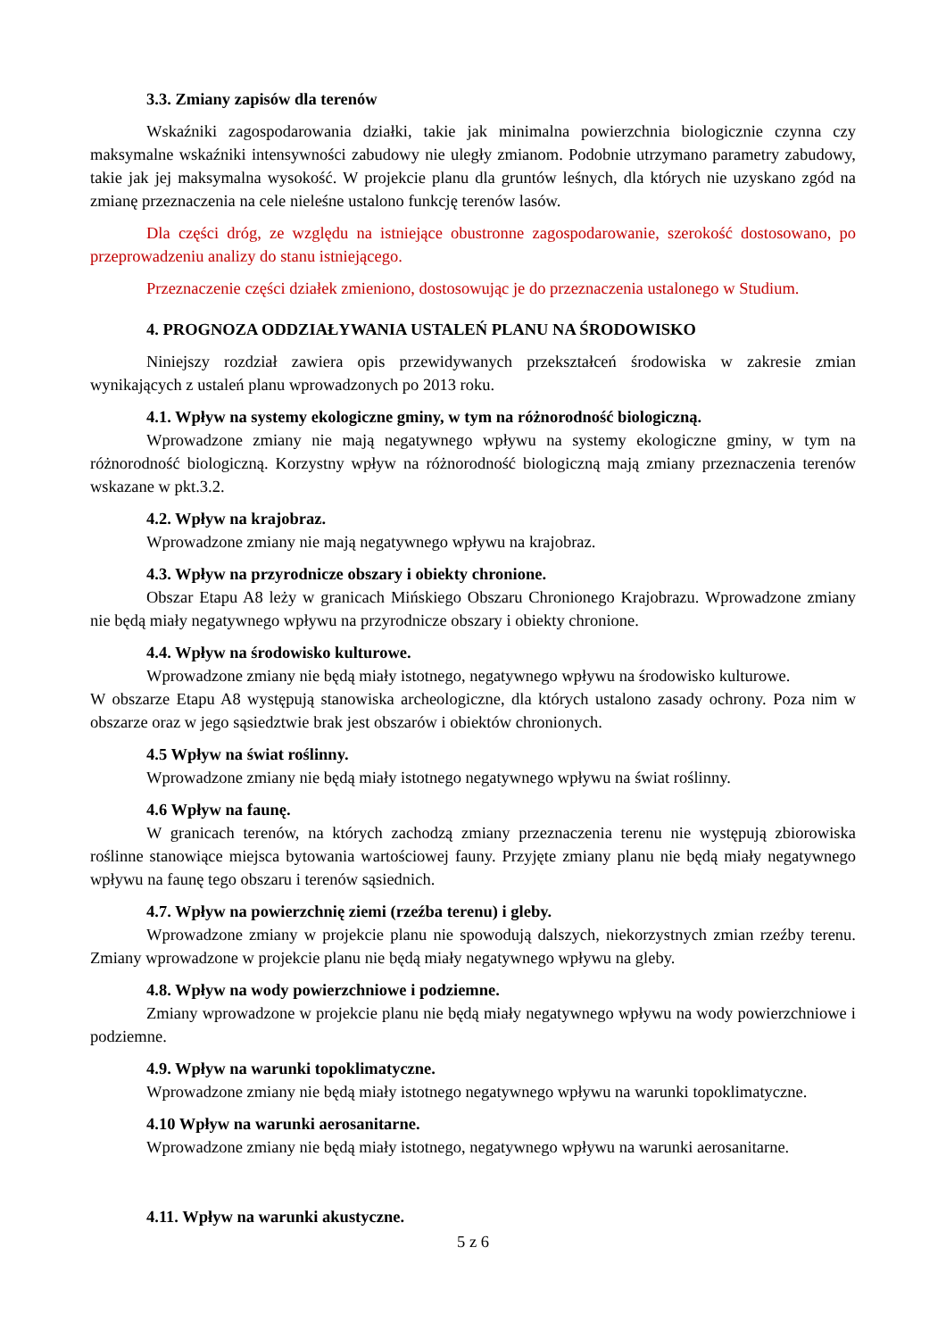3.3. Zmiany zapisów dla terenów
Wskaźniki zagospodarowania działki, takie jak minimalna powierzchnia biologicznie czynna czy maksymalne wskaźniki intensywności zabudowy nie uległy zmianom. Podobnie utrzymano parametry zabudowy, takie jak jej maksymalna wysokość. W projekcie planu dla gruntów leśnych, dla których nie uzyskano zgód na zmianę przeznaczenia na cele nieleśne ustalono funkcję terenów lasów.
Dla części dróg, ze względu na istniejące obustronne zagospodarowanie, szerokość dostosowano, po przeprowadzeniu analizy do stanu istniejącego.
Przeznaczenie części działek zmieniono, dostosowując je do przeznaczenia ustalonego w Studium.
4. PROGNOZA ODDZIAŁYWANIA USTALEŃ PLANU NA ŚRODOWISKO
Niniejszy rozdział zawiera opis przewidywanych przekształceń środowiska w zakresie zmian wynikających z ustaleń planu wprowadzonych po 2013 roku.
4.1. Wpływ na systemy ekologiczne gminy, w tym na różnorodność biologiczną.
Wprowadzone zmiany nie mają negatywnego wpływu na systemy ekologiczne gminy, w tym na różnorodność biologiczną. Korzystny wpływ na różnorodność biologiczną mają zmiany przeznaczenia terenów wskazane w pkt.3.2.
4.2. Wpływ na krajobraz.
Wprowadzone zmiany nie mają negatywnego wpływu na krajobraz.
4.3. Wpływ na przyrodnicze obszary i obiekty chronione.
Obszar Etapu A8 leży w granicach Mińskiego Obszaru Chronionego Krajobrazu. Wprowadzone zmiany nie będą miały negatywnego wpływu na przyrodnicze obszary i obiekty chronione.
4.4. Wpływ na środowisko kulturowe.
Wprowadzone zmiany nie będą miały istotnego, negatywnego wpływu na środowisko kulturowe.
W obszarze Etapu A8 występują stanowiska archeologiczne, dla których ustalono zasady ochrony. Poza nim w obszarze oraz w jego sąsiedztwie brak jest obszarów i obiektów chronionych.
4.5 Wpływ na świat roślinny.
Wprowadzone zmiany nie będą miały istotnego negatywnego wpływu na świat roślinny.
4.6 Wpływ na faunę.
W granicach terenów, na których zachodzą zmiany przeznaczenia terenu nie występują zbiorowiska roślinne stanowiące miejsca bytowania wartościowej fauny. Przyjęte zmiany planu nie będą miały negatywnego wpływu na faunę tego obszaru i terenów sąsiednich.
4.7. Wpływ na powierzchnię ziemi (rzeźba terenu) i gleby.
Wprowadzone zmiany w projekcie planu nie spowodują dalszych, niekorzystnych zmian rzeźby terenu. Zmiany wprowadzone w projekcie planu nie będą miały negatywnego wpływu na gleby.
4.8. Wpływ na wody powierzchniowe i podziemne.
Zmiany wprowadzone w projekcie planu nie będą miały negatywnego wpływu na wody powierzchniowe i podziemne.
4.9. Wpływ na warunki topoklimatyczne.
Wprowadzone zmiany nie będą miały istotnego negatywnego wpływu na warunki topoklimatyczne.
4.10 Wpływ na warunki aerosanitarne.
Wprowadzone zmiany nie będą miały istotnego, negatywnego wpływu na warunki aerosanitarne.
4.11. Wpływ na warunki akustyczne.
5 z 6